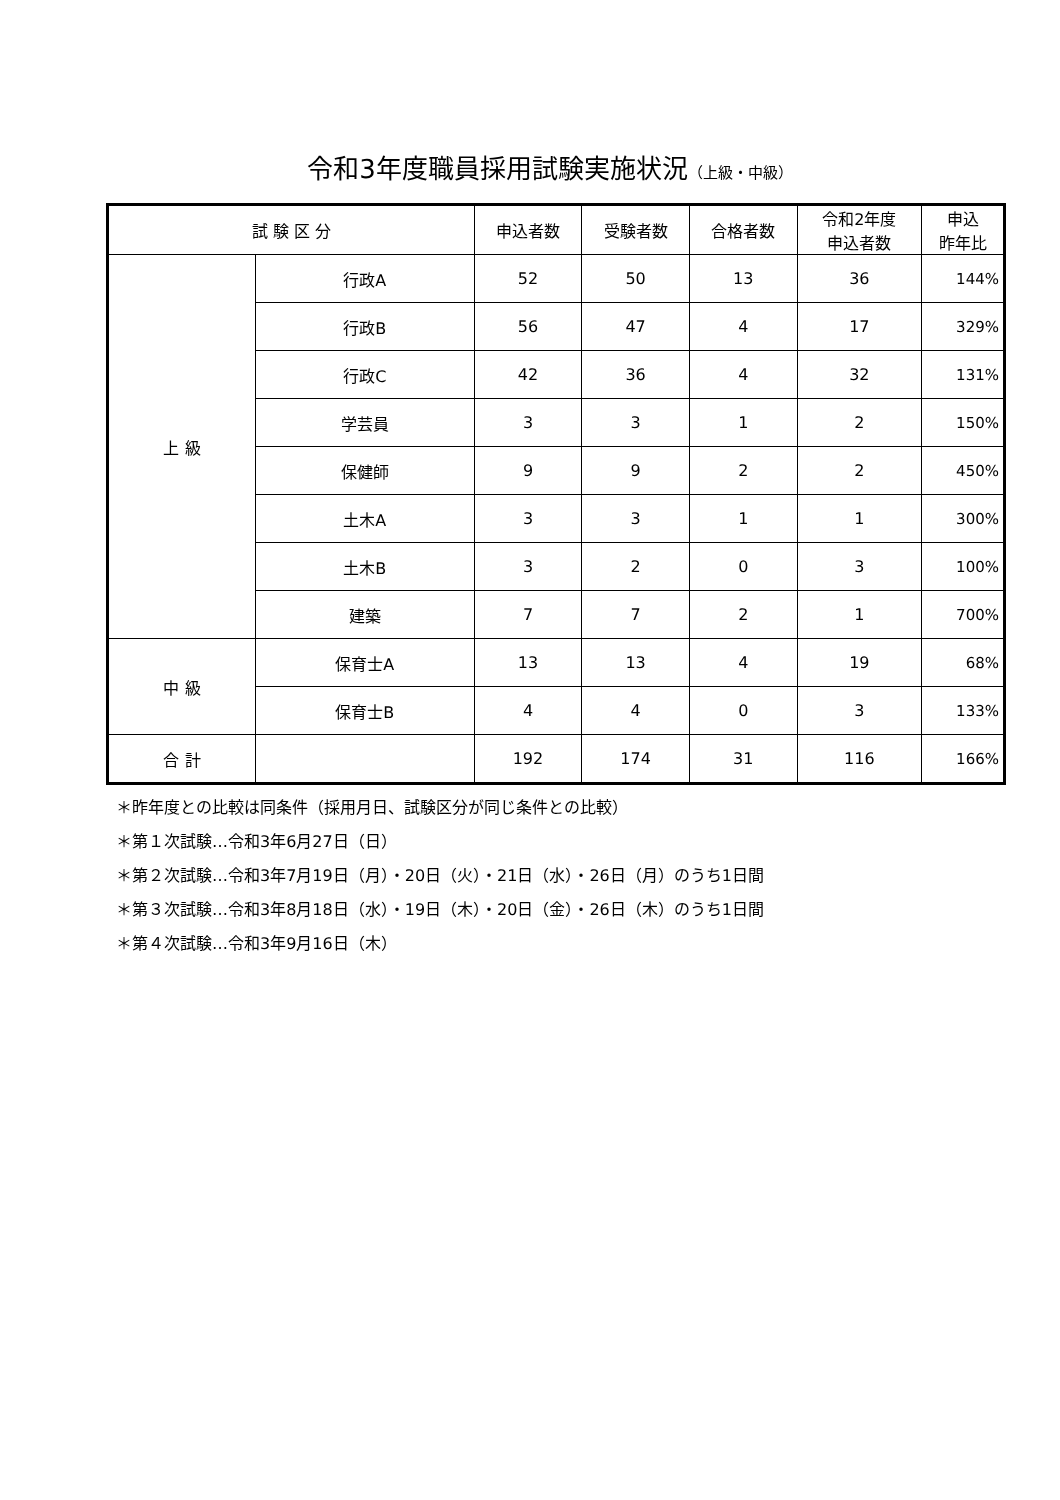令和3年度職員採用試験実施状況（上級・中級）
| 試 験 区 分 | | 申込者数 | 受験者数 | 合格者数 | 令和2年度 申込者数 | 申込 昨年比 |
| --- | --- | --- | --- | --- | --- | --- |
| 上 級 | 行政A | 52 | 50 | 13 | 36 | 144% |
| | 行政B | 56 | 47 | 4 | 17 | 329% |
| | 行政C | 42 | 36 | 4 | 32 | 131% |
| | 学芸員 | 3 | 3 | 1 | 2 | 150% |
| | 保健師 | 9 | 9 | 2 | 2 | 450% |
| | 土木A | 3 | 3 | 1 | 1 | 300% |
| | 土木B | 3 | 2 | 0 | 3 | 100% |
| | 建築 | 7 | 7 | 2 | 1 | 700% |
| 中 級 | 保育士A | 13 | 13 | 4 | 19 | 68% |
| | 保育士B | 4 | 4 | 0 | 3 | 133% |
| 合 計 | | 192 | 174 | 31 | 116 | 166% |
＊昨年度との比較は同条件（採用月日、試験区分が同じ条件との比較）
＊第１次試験…令和3年6月27日（日）
＊第２次試験…令和3年7月19日（月）・20日（火）・21日（水）・26日（月）のうち1日間
＊第３次試験…令和3年8月18日（水）・19日（木）・20日（金）・26日（木）のうち1日間
＊第４次試験…令和3年9月16日（木）